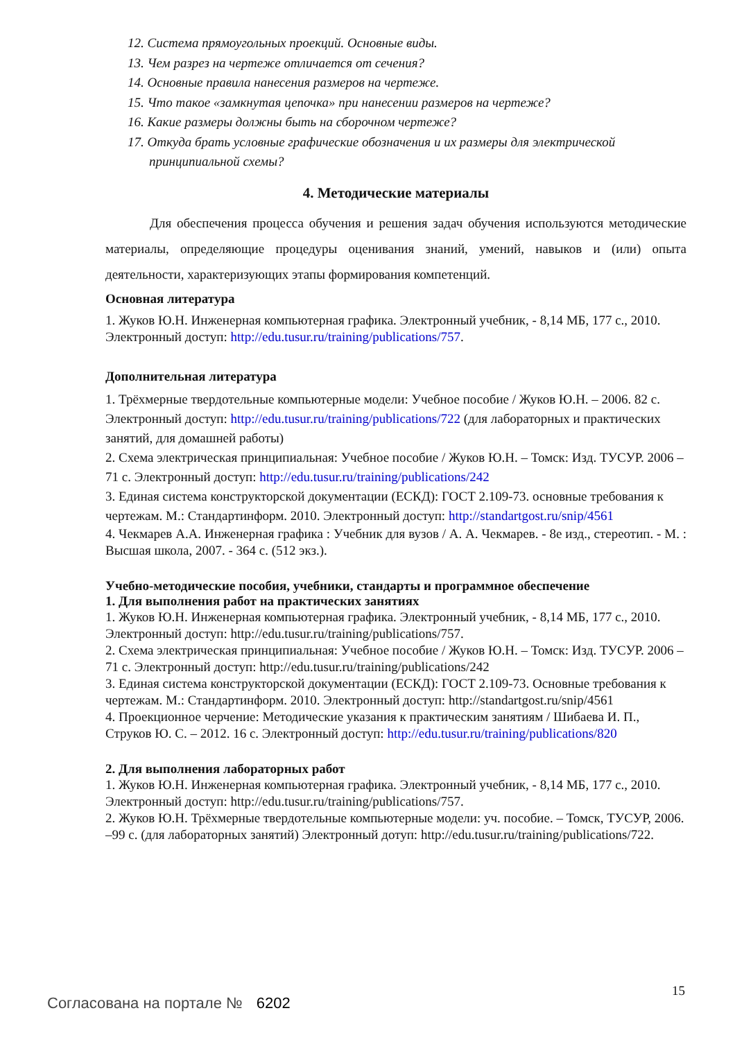12. Система прямоугольных проекций. Основные виды.
13. Чем разрез на чертеже отличается от сечения?
14. Основные правила нанесения размеров на чертеже.
15. Что такое «замкнутая цепочка» при нанесении размеров на чертеже?
16. Какие размеры должны быть на сборочном чертеже?
17. Откуда брать условные графические обозначения и их размеры для электрической принципиальной схемы?
4. Методические материалы
Для обеспечения процесса обучения и решения задач обучения используются методические материалы, определяющие процедуры оценивания знаний, умений, навыков и (или) опыта деятельности, характеризующих этапы формирования компетенций.
Основная литература
1. Жуков Ю.Н. Инженерная компьютерная графика. Электронный учебник, - 8,14 МБ, 177 с., 2010. Электронный доступ: http://edu.tusur.ru/training/publications/757.
Дополнительная литература
1. Трёхмерные твердотельные компьютерные модели: Учебное пособие / Жуков Ю.Н. – 2006. 82 с. Электронный доступ: http://edu.tusur.ru/training/publications/722 (для лабораторных и практических занятий, для домашней работы)
2. Схема электрическая принципиальная: Учебное пособие / Жуков Ю.Н. – Томск: Изд. ТУСУР. 2006 – 71 с. Электронный доступ: http://edu.tusur.ru/training/publications/242
3. Единая система конструкторской документации (ЕСКД): ГОСТ 2.109-73. основные требования к чертежам. М.: Стандартинформ. 2010. Электронный доступ: http://standartgost.ru/snip/4561
4. Чекмарев А.А. Инженерная графика : Учебник для вузов / А. А. Чекмарев. - 8е изд., стереотип. - М. : Высшая школа, 2007. - 364 с. (512 экз.).
Учебно-методические пособия, учебники, стандарты и программное обеспечение
1. Для выполнения работ на практических занятиях
1. Жуков Ю.Н. Инженерная компьютерная графика. Электронный учебник, - 8,14 МБ, 177 с., 2010. Электронный доступ: http://edu.tusur.ru/training/publications/757.
2. Схема электрическая принципиальная: Учебное пособие / Жуков Ю.Н. – Томск: Изд. ТУСУР. 2006 – 71 с. Электронный доступ: http://edu.tusur.ru/training/publications/242
3. Единая система конструкторской документации (ЕСКД): ГОСТ 2.109-73. Основные требования к чертежам. М.: Стандартинформ. 2010. Электронный доступ: http://standartgost.ru/snip/4561
4. Проекционное черчение: Методические указания к практическим занятиям / Шибаева И. П., Струков Ю. С. – 2012. 16 с. Электронный доступ: http://edu.tusur.ru/training/publications/820
2. Для выполнения лабораторных работ
1. Жуков Ю.Н. Инженерная компьютерная графика. Электронный учебник, - 8,14 МБ, 177 с., 2010. Электронный доступ: http://edu.tusur.ru/training/publications/757.
2. Жуков Ю.Н. Трёхмерные твердотельные компьютерные модели: уч. пособие. – Томск, ТУСУР, 2006. –99 с. (для лабораторных занятий) Электронный дотуп: http://edu.tusur.ru/training/publications/722.
15
Согласована на портале № 6202